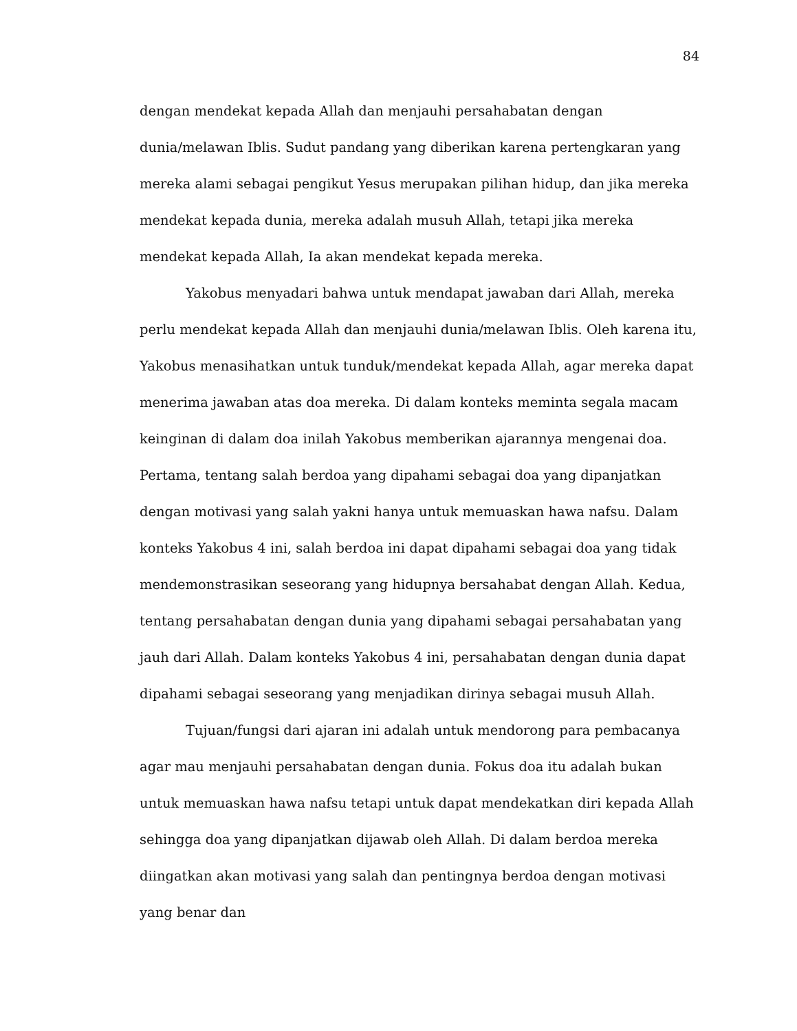84
dengan mendekat kepada Allah dan menjauhi persahabatan dengan dunia/melawan Iblis. Sudut pandang yang diberikan karena pertengkaran yang mereka alami sebagai pengikut Yesus merupakan pilihan hidup, dan jika mereka mendekat kepada dunia, mereka adalah musuh Allah, tetapi jika mereka mendekat kepada Allah, Ia akan mendekat kepada mereka.
Yakobus menyadari bahwa untuk mendapat jawaban dari Allah, mereka perlu mendekat kepada Allah dan menjauhi dunia/melawan Iblis. Oleh karena itu, Yakobus menasihatkan untuk tunduk/mendekat kepada Allah, agar mereka dapat menerima jawaban atas doa mereka. Di dalam konteks meminta segala macam keinginan di dalam doa inilah Yakobus memberikan ajarannya mengenai doa. Pertama, tentang salah berdoa yang dipahami sebagai doa yang dipanjatkan dengan motivasi yang salah yakni hanya untuk memuaskan hawa nafsu. Dalam konteks Yakobus 4 ini, salah berdoa ini dapat dipahami sebagai doa yang tidak mendemonstrasikan seseorang yang hidupnya bersahabat dengan Allah. Kedua, tentang persahabatan dengan dunia yang dipahami sebagai persahabatan yang jauh dari Allah. Dalam konteks Yakobus 4 ini, persahabatan dengan dunia dapat dipahami sebagai seseorang yang menjadikan dirinya sebagai musuh Allah.
Tujuan/fungsi dari ajaran ini adalah untuk mendorong para pembacanya agar mau menjauhi persahabatan dengan dunia. Fokus doa itu adalah bukan untuk memuaskan hawa nafsu tetapi untuk dapat mendekatkan diri kepada Allah sehingga doa yang dipanjatkan dijawab oleh Allah. Di dalam berdoa mereka diingatkan akan motivasi yang salah dan pentingnya berdoa dengan motivasi yang benar dan